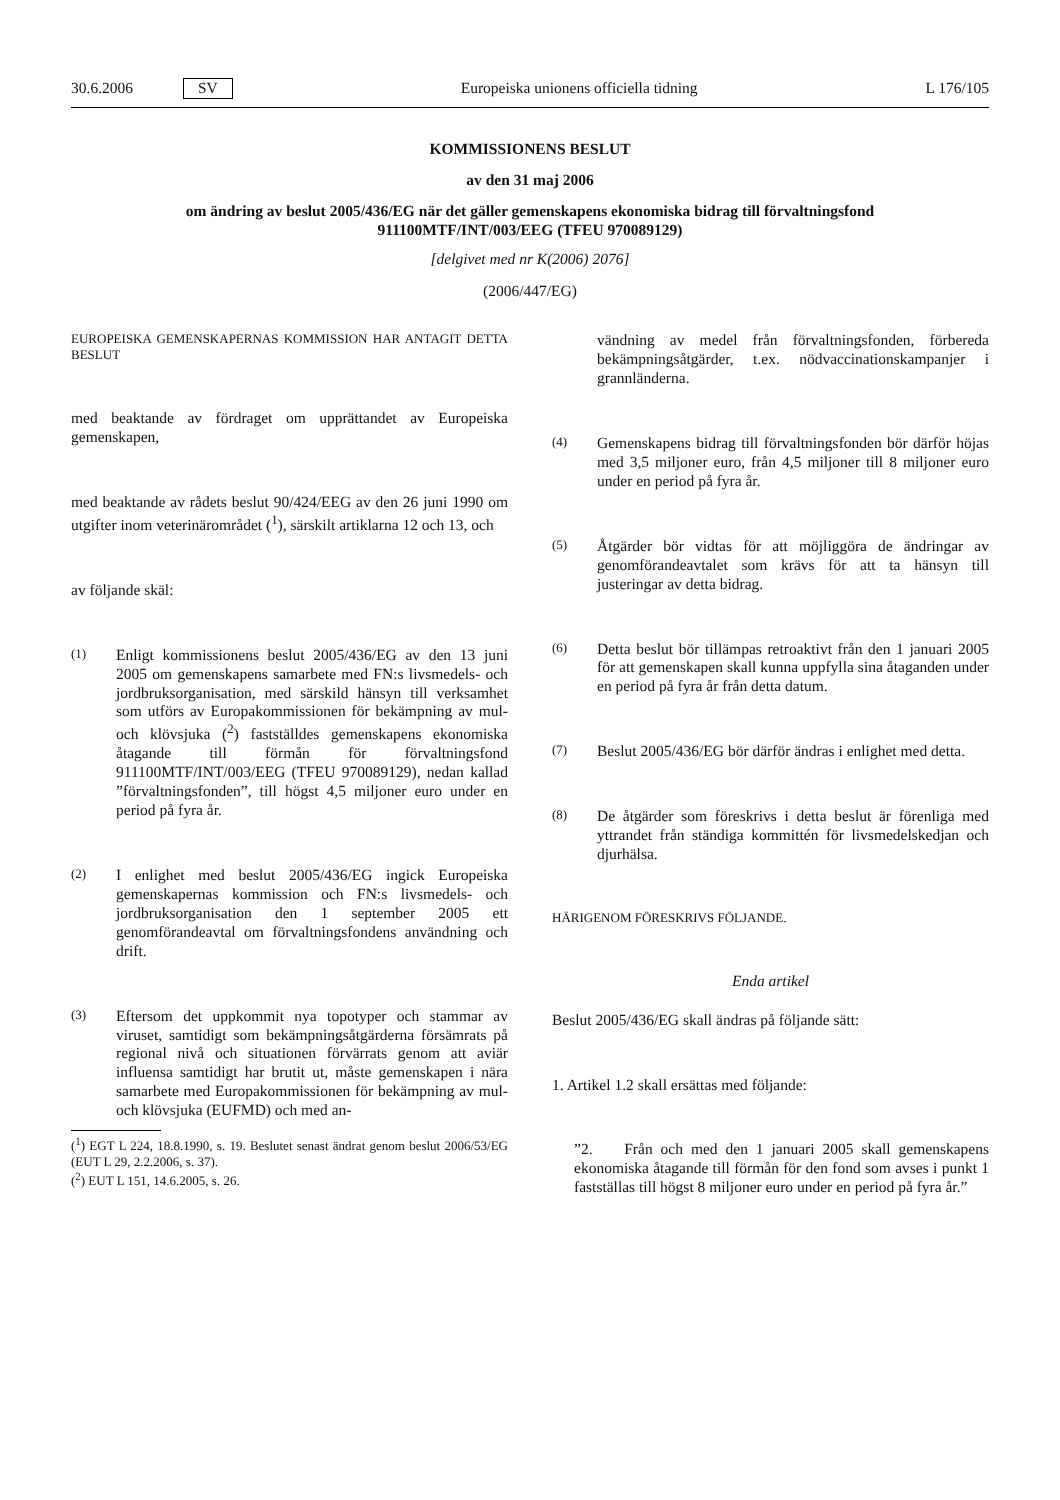30.6.2006 SV
Europeiska unionens officiella tidning L 176/105
KOMMISSIONENS BESLUT
av den 31 maj 2006
om ändring av beslut 2005/436/EG när det gäller gemenskapens ekonomiska bidrag till förvaltningsfond 911100MTF/INT/003/EEG (TFEU 970089129)
[delgivet med nr K(2006) 2076]
(2006/447/EG)
EUROPEISKA GEMENSKAPERNAS KOMMISSION HAR ANTAGIT DETTA BESLUT
med beaktande av fördraget om upprättandet av Europeiska gemenskapen,
med beaktande av rådets beslut 90/424/EEG av den 26 juni 1990 om utgifter inom veterinärområdet (<sup>1</sup>), särskilt artiklarna 12 och 13, och
av följande skäl:
(1) Enligt kommissionens beslut 2005/436/EG av den 13 juni 2005 om gemenskapens samarbete med FN:s livsmedels- och jordbruksorganisation, med särskild hänsyn till verksamhet som utförs av Europakommissionen för bekämpning av mul- och klövsjuka (<sup>2</sup>) fastställdes gemenskapens ekonomiska åtagande till förmån för förvaltningsfond 911100MTF/INT/003/EEG (TFEU 970089129), nedan kallad ”förvaltningsfonden”, till högst 4,5 miljoner euro under en period på fyra år.
(2) I enlighet med beslut 2005/436/EG ingick Europeiska gemenskapernas kommission och FN:s livsmedels- och jordbruksorganisation den 1 september 2005 ett genomförandeavtal om förvaltningsfondens användning och drift.
(3) Eftersom det uppkommit nya topotyper och stammar av viruset, samtidigt som bekämpningsåtgärderna försämrats på regional nivå och situationen förvärrats genom att aviär influensa samtidigt har brutit ut, måste gemenskapen i nära samarbete med Europakommissionen för bekämpning av mul- och klövsjuka (EUFMD) och med an-
(<sup>1</sup>) EGT L 224, 18.8.1990, s. 19. Beslutet senast ändrat genom beslut 2006/53/EG (EUT L 29, 2.2.2006, s. 37).
(<sup>2</sup>) EUT L 151, 14.6.2005, s. 26.
vändning av medel från förvaltningsfonden, förbereda bekämpningsåtgärder, t.ex. nödvaccinationskampanjer i grannländerna.
(4) Gemenskapens bidrag till förvaltningsfonden bör därför höjas med 3,5 miljoner euro, från 4,5 miljoner till 8 miljoner euro under en period på fyra år.
(5) Åtgärder bör vidtas för att möjliggöra de ändringar av genomförandeavtalet som krävs för att ta hänsyn till justeringar av detta bidrag.
(6) Detta beslut bör tillämpas retroaktivt från den 1 januari 2005 för att gemenskapen skall kunna uppfylla sina åtaganden under en period på fyra år från detta datum.
(7) Beslut 2005/436/EG bör därför ändras i enlighet med detta.
(8) De åtgärder som föreskrivs i detta beslut är förenliga med yttrandet från ständiga kommittén för livsmedelskedjan och djurhälsa.
HÄRIGENOM FÖRESKRIVS FÖLJANDE.
Enda artikel
Beslut 2005/436/EG skall ändras på följande sätt:
1. Artikel 1.2 skall ersättas med följande:
”2. Från och med den 1 januari 2005 skall gemenskapens ekonomiska åtagande till förmån för den fond som avses i punkt 1 fastställas till högst 8 miljoner euro under en period på fyra år.”